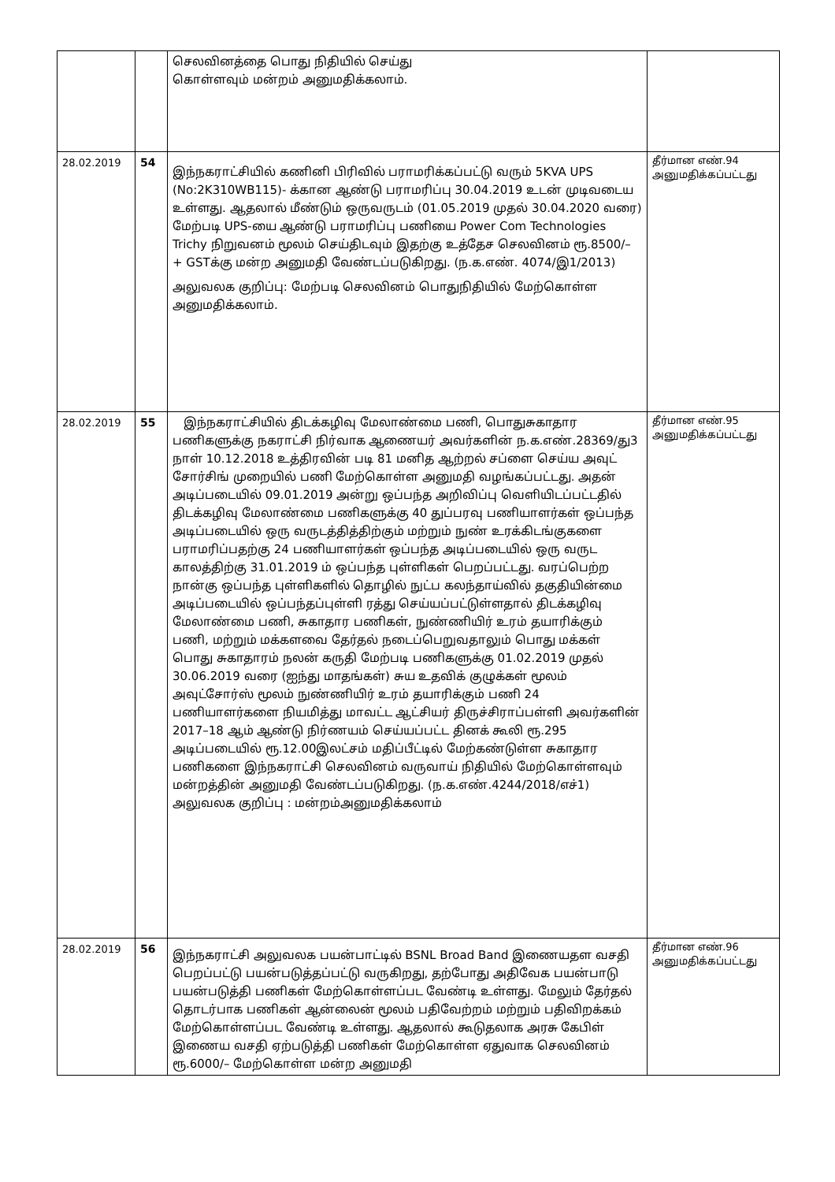| | | செலவினத்தை பொது நிதியில் செய்து கொள்ளவும் மன்றம் அனுமதிக்கலாம். | |
| 28.02.2019 | 54 | இந்நகராட்சியில் கணினி பிரிவில் பராமரிக்கப்பட்டு வரும் 5KVA UPS (No:2K310WB115)- க்கான ஆண்டு பராமரிப்பு 30.04.2019 உடன் முடிவடைய உள்ளது. ஆதலால் மீண்டும் ஒருவருடம் (01.05.2019 முதல் 30.04.2020 வரை) மேற்படி UPS-யை ஆண்டு பராமரிப்பு பணியை Power Com Technologies Trichy நிறுவனம் மூலம் செய்திடவும் இதற்கு உத்தேச செலவினம் ரூ.8500/– + GSTக்கு மன்ற அனுமதி வேண்டப்படுகிறது. (ந.க.எண். 4074/இ1/2013) அலுவலக குறிப்பு: மேற்படி செலவினம் பொதுநிதியில் மேற்கொள்ள அனுமதிக்கலாம். | தீர்மான எண்.94 அனுமதிக்கப்பட்டது |
| 28.02.2019 | 55 | இந்நகராட்சியில் திடக்கழிவு மேலாண்மை பணி, பொதுசுகாதார பணிகளுக்கு நகராட்சி நிர்வாக ஆணையர் அவர்களின் ந.க.எண்.28369/து3 நாள் 10.12.2018 உத்திரவின் படி 81 மனித ஆற்றல் சப்ளை செய்ய அவுட் சோர்சிங் முறையில் பணி மேற்கொள்ள அனுமதி வழங்கப்பட்டது. அதன் அடிப்படையில் 09.01.2019 அன்று ஒப்பந்த அறிவிப்பு வெளியிடப்பட்டதில் திடக்கழிவு மேலாண்மை பணிகளுக்கு 40 துப்பரவு பணியாளர்கள் ஒப்பந்த அடிப்படையில் ஒரு வருடத்தித்திற்கும் மற்றும் நுண் உரக்கிடங்குகளை பராமரிப்பதற்கு 24 பணியாளர்கள் ஒப்பந்த அடிப்படையில் ஒரு வருட காலத்திற்கு 31.01.2019 ம் ஒப்பந்த புள்ளிகள் பெறப்பட்டது. வரப்பெற்ற நான்கு ஒப்பந்த புள்ளிகளில் தொழில் நுட்ப கலந்தாய்வில் தகுதியின்மை அடிப்படையில் ஒப்பந்தப்புள்ளி ரத்து செய்யப்பட்டுள்ளதால் திடக்கழிவு மேலாண்மை பணி, சுகாதார பணிகள், நுண்ணியிர் உரம் தயாரிக்கும் பணி, மற்றும் மக்களவை தேர்தல் நடைப்பெறுவதாலும் பொது மக்கள் பொது சுகாதாரம் நலன் கருதி மேற்படி பணிகளுக்கு 01.02.2019 முதல் 30.06.2019 வரை (ஐந்து மாதங்கள்) சுய உதவிக் குழுக்கள் மூலம் அவுட்சோர்ஸ் மூலம் நுண்ணியிர் உரம் தயாரிக்கும் பணி 24 பணியாளர்களை நியமித்து மாவட்ட ஆட்சியர் திருச்சிராப்பள்ளி அவர்களின் 2017–18 ஆம் ஆண்டு நிர்ணயம் செய்யப்பட்ட தினக் கூலி ரூ.295 அடிப்படையில் ரூ.12.00இலட்சம் மதிப்பீட்டில் மேற்கண்டுள்ள சுகாதார பணிகளை இந்நகராட்சி செலவினம் வருவாய் நிதியில் மேற்கொள்ளவும் மன்றத்தின் அனுமதி வேண்டப்படுகிறது. (ந.க.எண்.4244/2018/எச்1) அலுவலக குறிப்பு : மன்றம்அனுமதிக்கலாம் | தீர்மான எண்.95 அனுமதிக்கப்பட்டது |
| 28.02.2019 | 56 | இந்நகராட்சி அலுவலக பயன்பாட்டில் BSNL Broad Band இணையதள வசதி பெறப்பட்டு பயன்படுத்தப்பட்டு வருகிறது, தற்போது அதிவேக பயன்பாடு பயன்படுத்தி பணிகள் மேற்கொள்ளப்பட வேண்டி உள்ளது. மேலும் தேர்தல் தொடர்பாக பணிகள் ஆன்லைன் மூலம் பதிவேற்றம் மற்றும் பதிவிறக்கம் மேற்கொள்ளப்பட வேண்டி உள்ளது. ஆதலால் கூடுதலாக அரசு கேபிள் இணைய வசதி ஏற்படுத்தி பணிகள் மேற்கொள்ள ஏதுவாக செலவினம் ரூ.6000/– மேற்கொள்ள மன்ற அனுமதி | தீர்மான எண்.96 அனுமதிக்கப்பட்டது |